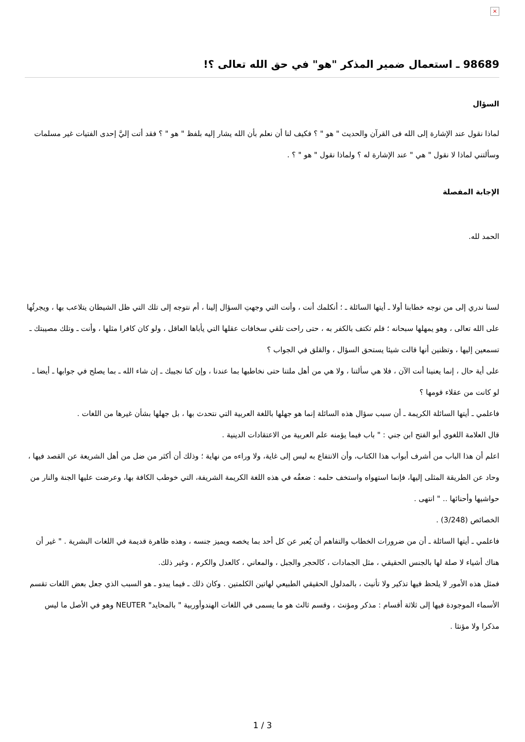×
98689 ـ استعمال ضمير المذكر "هو" في حق الله تعالى ؟!
السؤال
لماذا نقول عند الإشارة إلى الله فى القرآن والحديث " هو " ؟ فكيف لنا أن نعلم بأن الله يشار إليه بلفظ " هو " ؟ فقد أتت إليَّ إحدى الفتيات غير مسلمات وسألتني لماذا لا نقول " هي " عند الإشارة له ؟ ولماذا نقول " هو " ؟ .
الإجابة المفصلة
الحمد لله.
لسنا ندري إلى من نوجه خطابنا أولا ـ أيتها السائلة ـ ؛ أنكلمك أنت ، وأنت التي وجهتِ السؤال إلينا ، أم نتوجه إلى تلك التي ظل الشيطان يتلاعب بها ، ويجرئُها على الله تعالى ، وهو يمهلها سبحانه ؛ فلم تكتف بالكفر به ، حتى راحت تلقي سخافات عقلها التي يأباها العاقل ، ولو كان كافرا مثلها ، وأنت ـ وتلك مصيبتك ـ تسمعين إليها ، وتظنين أنها قالت شيئا يستحق السؤال ، والقلق في الجواب ؟
على أية حال ، إنما يعنينا أنت الآن ، فلا هي سألتنا ، ولا هي من أهل ملتنا حتى نخاطبها بما عندنا ، وإن كنا نجيبك ـ إن شاء الله ـ بما يصلح في جوابها ـ أيضا ـ لو كانت من عقلاء قومها ؟
فاعلمي ـ أيتها السائلة الكريمة ـ أن سبب سؤال هذه السائلة إنما هو جهلها باللغة العربية التي نتحدث بها ، بل جهلها بشأن غيرها من اللغات .
قال العلامة اللغوي أبو الفتح ابن جني : " باب فيما يؤمنه علم العربية من الاعتقادات الدينية .
اعلم أن هذا الباب من أشرف أبواب هذا الكتاب، وأن الانتفاع به ليس إلى غاية، ولا وراءه من نهاية ؛ وذلك أن أكثر من ضل من أهل الشريعة عن القصد فيها ، وحاد عن الطريقة المثلى إليها، فإنما استهواه واستخف حلمه : ضعفُه في هذه اللغة الكريمة الشريفة، التي خوطب الكافة بها، وعرضت عليها الجنة والنار من حواشيها وأحنائها .. " انتهى .
الخصائص (3/248) .
فاعلمي ـ أيتها السائلة ـ أن من ضرورات الخطاب والتفاهم أن يُعبر عن كل أحد بما يخصه ويميز جنسه ، وهذه ظاهرة قديمة في اللغات البشرية . " غير أن هناك أشياء لا صلة لها بالجنس الحقيقي ، مثل الجمادات ، كالحجر والجبل ، والمعاني ، كالعدل والكرم ، وغير ذلك.
فمثل هذه الأمور لا يلحظ فيها تذكير ولا تأنيث ، بالمدلول الحقيقي الطبيعي لهاتين الكلمتين . وكان ذلك ـ فيما يبدو ـ هو السبب الذي جعل بعض اللغات تقسم الأسماء الموجودة فيها إلى ثلاثة أقسام : مذكر ومؤنث ، وقسم ثالث هو ما يسمى في اللغات الهندوأوربية " بالمحايد" NEUTER وهو في الأصل ما ليس مذكرا ولا مؤنثا .
1 / 3